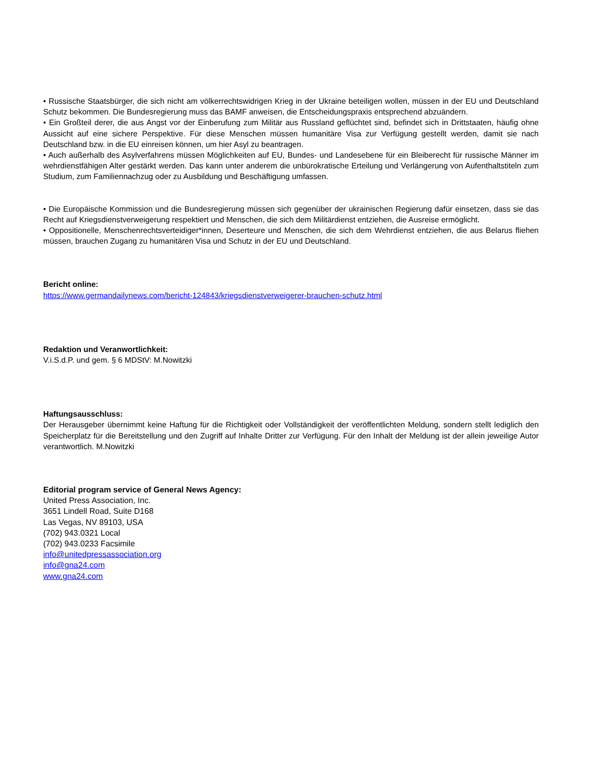• Russische Staatsbürger, die sich nicht am völkerrechtswidrigen Krieg in der Ukraine beteiligen wollen, müssen in der EU und Deutschland Schutz bekommen. Die Bundesregierung muss das BAMF anweisen, die Entscheidungspraxis entsprechend abzuändern.
• Ein Großteil derer, die aus Angst vor der Einberufung zum Militär aus Russland geflüchtet sind, befindet sich in Drittstaaten, häufig ohne Aussicht auf eine sichere Perspektive. Für diese Menschen müssen humanitäre Visa zur Verfügung gestellt werden, damit sie nach Deutschland bzw. in die EU einreisen können, um hier Asyl zu beantragen.
• Auch außerhalb des Asylverfahrens müssen Möglichkeiten auf EU, Bundes- und Landesebene für ein Bleiberecht für russische Männer im wehrdienstfähigen Alter gestärkt werden. Das kann unter anderem die unbürokratische Erteilung und Verlängerung von Aufenthaltstiteln zum Studium, zum Familiennachzug oder zu Ausbildung und Beschäftigung umfassen.
• Die Europäische Kommission und die Bundesregierung müssen sich gegenüber der ukrainischen Regierung dafür einsetzen, dass sie das Recht auf Kriegsdienstverweigerung respektiert und Menschen, die sich dem Militärdienst entziehen, die Ausreise ermöglicht.
• Oppositionelle, Menschenrechtsverteidiger*innen, Deserteure und Menschen, die sich dem Wehrdienst entziehen, die aus Belarus fliehen müssen, brauchen Zugang zu humanitären Visa und Schutz in der EU und Deutschland.
Bericht online:
https://www.germandailynews.com/bericht-124843/kriegsdienstverweigerer-brauchen-schutz.html
Redaktion und Veranwortlichkeit:
V.i.S.d.P. und gem. § 6 MDStV: M.Nowitzki
Haftungsausschluss:
Der Herausgeber übernimmt keine Haftung für die Richtigkeit oder Vollständigkeit der veröffentlichten Meldung, sondern stellt lediglich den Speicherplatz für die Bereitstellung und den Zugriff auf Inhalte Dritter zur Verfügung. Für den Inhalt der Meldung ist der allein jeweilige Autor verantwortlich. M.Nowitzki
Editorial program service of General News Agency:
United Press Association, Inc.
3651 Lindell Road, Suite D168
Las Vegas, NV 89103, USA
(702) 943.0321 Local
(702) 943.0233 Facsimile
info@unitedpressassociation.org
info@gna24.com
www.gna24.com